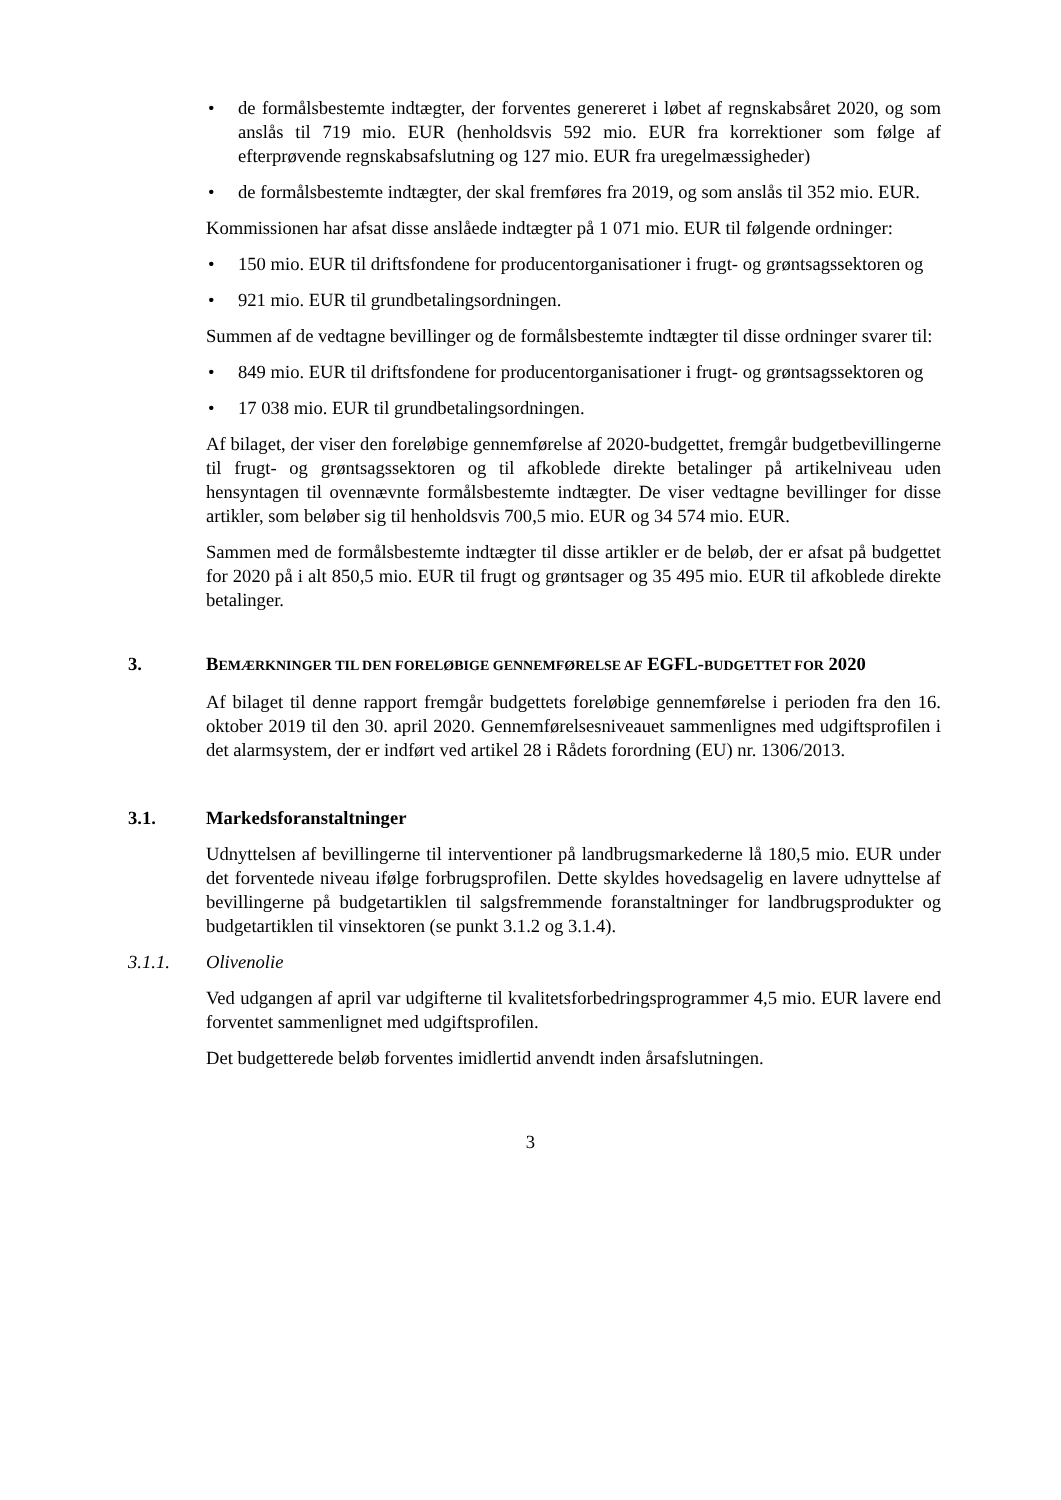• de formålsbestemte indtægter, der forventes genereret i løbet af regnskabsåret 2020, og som anslås til 719 mio. EUR (henholdsvis 592 mio. EUR fra korrektioner som følge af efterprøvende regnskabsafslutning og 127 mio. EUR fra uregelmæssigheder)
• de formålsbestemte indtægter, der skal fremføres fra 2019, og som anslås til 352 mio. EUR.
Kommissionen har afsat disse anslåede indtægter på 1 071 mio. EUR til følgende ordninger:
• 150 mio. EUR til driftsfondene for producentorganisationer i frugt- og grøntsagssektoren og
• 921 mio. EUR til grundbetalingsordningen.
Summen af de vedtagne bevillinger og de formålsbestemte indtægter til disse ordninger svarer til:
• 849 mio. EUR til driftsfondene for producentorganisationer i frugt- og grøntsagssektoren og
• 17 038 mio. EUR til grundbetalingsordningen.
Af bilaget, der viser den foreløbige gennemførelse af 2020-budgettet, fremgår budgetbevillingerne til frugt- og grøntsagssektoren og til afkoblede direkte betalinger på artikelniveau uden hensyntagen til ovennævnte formålsbestemte indtægter. De viser vedtagne bevillinger for disse artikler, som beløber sig til henholdsvis 700,5 mio. EUR og 34 574 mio. EUR.
Sammen med de formålsbestemte indtægter til disse artikler er de beløb, der er afsat på budgettet for 2020 på i alt 850,5 mio. EUR til frugt og grøntsager og 35 495 mio. EUR til afkoblede direkte betalinger.
3. BEMÆRKNINGER TIL DEN FORELØBIGE GENNEMFØRELSE AF EGFL-BUDGETTET FOR 2020
Af bilaget til denne rapport fremgår budgettets foreløbige gennemførelse i perioden fra den 16. oktober 2019 til den 30. april 2020. Gennemførelsesniveauet sammenlignes med udgiftsprofilen i det alarmsystem, der er indført ved artikel 28 i Rådets forordning (EU) nr. 1306/2013.
3.1. Markedsforanstaltninger
Udnyttelsen af bevillingerne til interventioner på landbrugsmarkederne lå 180,5 mio. EUR under det forventede niveau ifølge forbrugsprofilen. Dette skyldes hovedsagelig en lavere udnyttelse af bevillingerne på budgetartiklen til salgsfremmende foranstaltninger for landbrugsprodukter og budgetartiklen til vinsektoren (se punkt 3.1.2 og 3.1.4).
3.1.1. Olivenolie
Ved udgangen af april var udgifterne til kvalitetsforbedringsprogrammer 4,5 mio. EUR lavere end forventet sammenlignet med udgiftsprofilen.
Det budgetterede beløb forventes imidlertid anvendt inden årsafslutningen.
3